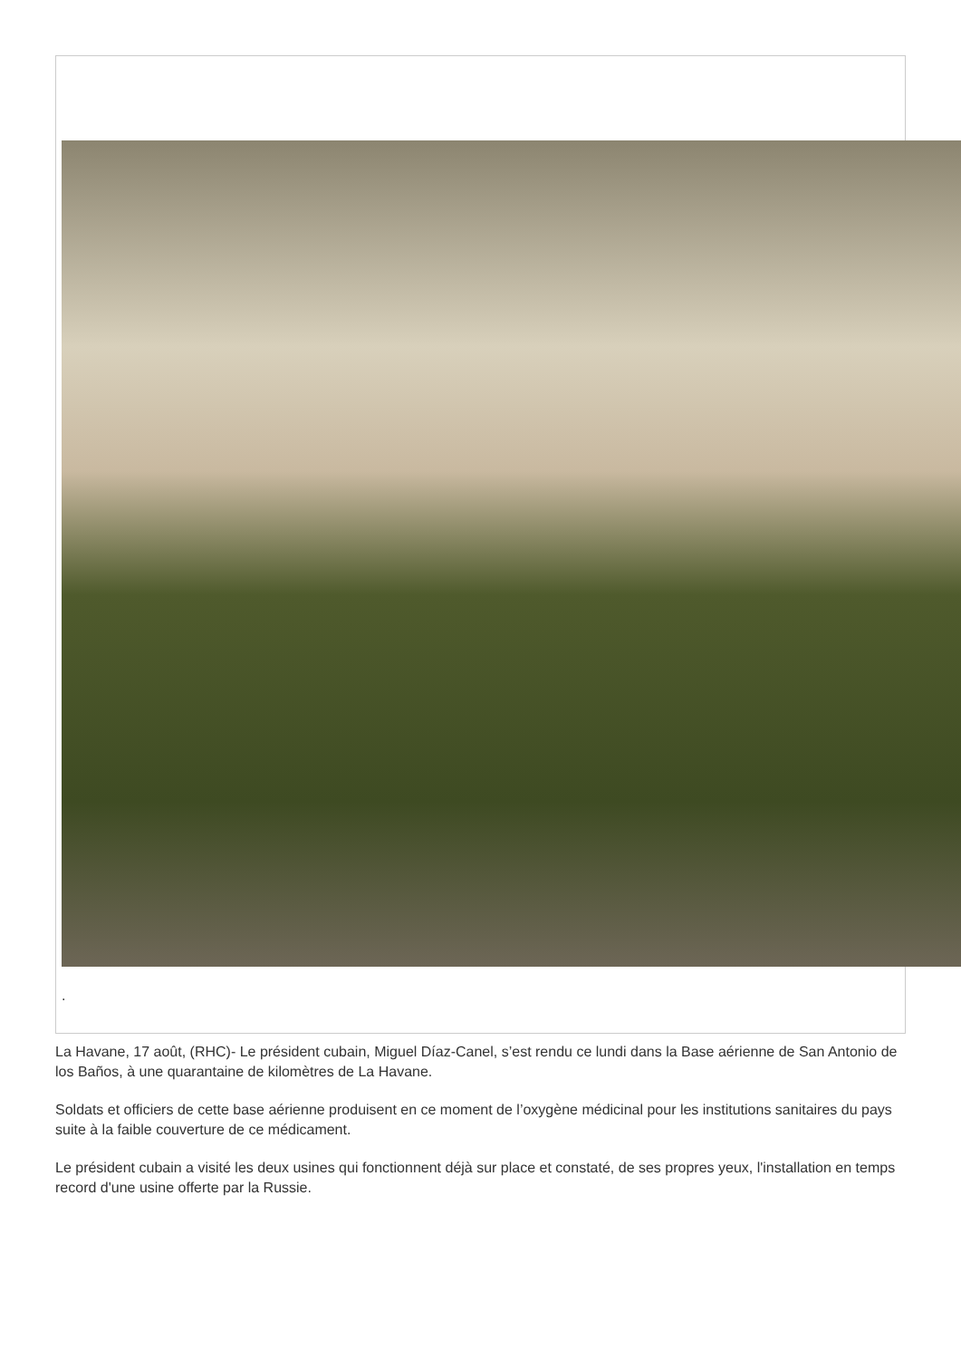.
La Havane, 17 août, (RHC)- Le président cubain, Miguel Díaz-Canel, s’est rendu ce lundi dans la Base aérienne de San Antonio de los Baños, à une quarantaine de kilomètres de La Havane.
Soldats et officiers de cette base aérienne produisent en ce moment de l’oxygène médicinal pour les institutions sanitaires du pays suite à la faible couverture de ce médicament.
Le président cubain a visité les deux usines qui fonctionnent déjà sur place et constaté, de ses propres yeux, l'installation en temps record d'une usine offerte par la Russie.